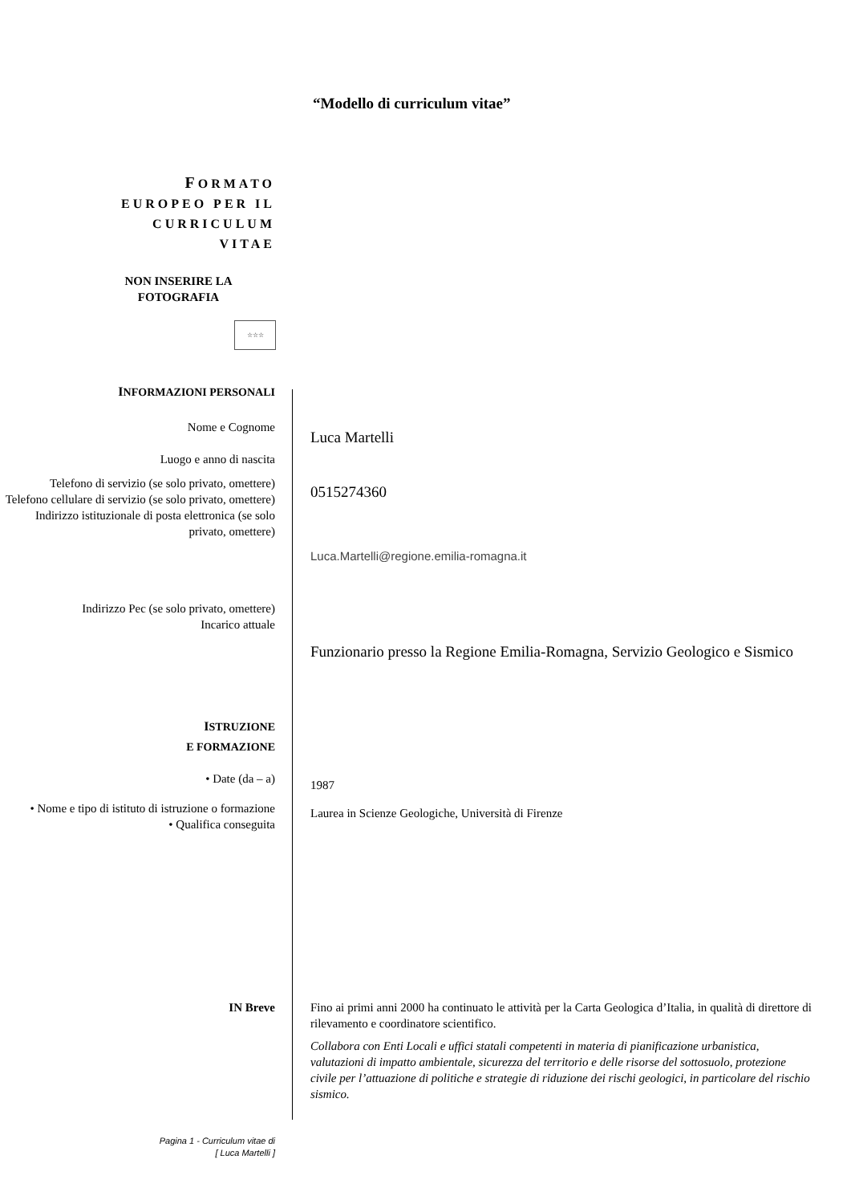“Modello di curriculum vitae”
FORMATO
EUROPEO PER IL
CURRICULUM
VITAE
NON INSERIRE LA FOTOGRAFIA
☆☆☆
INFORMAZIONI PERSONALI
Nome e Cognome
Luogo e anno di nascita
Luca Martelli
Telefono di servizio (se solo privato, omettere)
Telefono cellulare di servizio (se solo privato, omettere)
Indirizzo istituzionale di posta elettronica (se solo privato, omettere)
0515274360
Luca.Martelli@regione.emilia-romagna.it
Indirizzo Pec (se solo privato, omettere)
Incarico attuale
Funzionario presso la Regione Emilia-Romagna, Servizio Geologico e Sismico
ISTRUZIONE
E FORMAZIONE
• Date (da – a)
1987
• Nome e tipo di istituto di istruzione o formazione
• Qualifica conseguita
Laurea in Scienze Geologiche, Università di Firenze
IN Breve Fino ai primi anni 2000 ha continuato le attività per la Carta Geologica d’Italia, in qualità di direttore di rilevamento e coordinatore scientifico.
Collabora con Enti Locali e uffici statali competenti in materia di pianificazione urbanistica, valutazioni di impatto ambientale, sicurezza del territorio e delle risorse del sottosuolo, protezione civile per l’attuazione di politiche e strategie di riduzione dei rischi geologici, in particolare del rischio sismico.
Pagina 1 - Curriculum vitae di
[ Luca Martelli ]